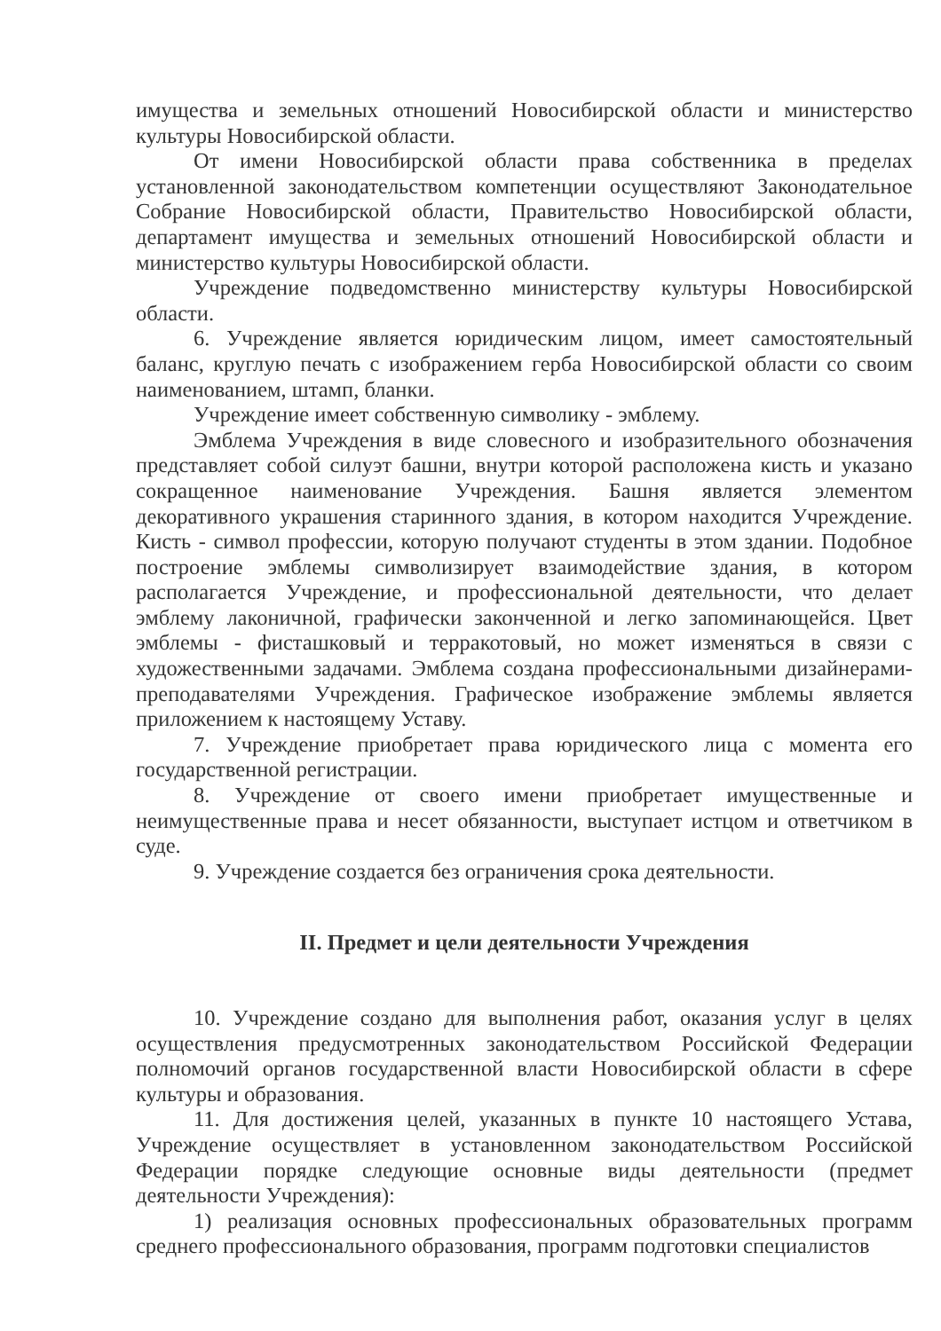имущества и земельных отношений Новосибирской области и министерство культуры Новосибирской области.
От имени Новосибирской области права собственника в пределах установленной законодательством компетенции осуществляют Законодательное Собрание Новосибирской области, Правительство Новосибирской области, департамент имущества и земельных отношений Новосибирской области и министерство культуры Новосибирской области.
Учреждение подведомственно министерству культуры Новосибирской области.
6. Учреждение является юридическим лицом, имеет самостоятельный баланс, круглую печать с изображением герба Новосибирской области со своим наименованием, штамп, бланки.
Учреждение имеет собственную символику - эмблему.
Эмблема Учреждения в виде словесного и изобразительного обозначения представляет собой силуэт башни, внутри которой расположена кисть и указано сокращенное наименование Учреждения. Башня является элементом декоративного украшения старинного здания, в котором находится Учреждение. Кисть - символ профессии, которую получают студенты в этом здании. Подобное построение эмблемы символизирует взаимодействие здания, в котором располагается Учреждение, и профессиональной деятельности, что делает эмблему лаконичной, графически законченной и легко запоминающейся. Цвет эмблемы - фисташковый и терракотовый, но может изменяться в связи с художественными задачами. Эмблема создана профессиональными дизайнерами-преподавателями Учреждения. Графическое изображение эмблемы является приложением к настоящему Уставу.
7. Учреждение приобретает права юридического лица с момента его государственной регистрации.
8. Учреждение от своего имени приобретает имущественные и неимущественные права и несет обязанности, выступает истцом и ответчиком в суде.
9. Учреждение создается без ограничения срока деятельности.
II. Предмет и цели деятельности Учреждения
10. Учреждение создано для выполнения работ, оказания услуг в целях осуществления предусмотренных законодательством Российской Федерации полномочий органов государственной власти Новосибирской области в сфере культуры и образования.
11. Для достижения целей, указанных в пункте 10 настоящего Устава, Учреждение осуществляет в установленном законодательством Российской Федерации порядке следующие основные виды деятельности (предмет деятельности Учреждения):
1) реализация основных профессиональных образовательных программ среднего профессионального образования, программ подготовки специалистов